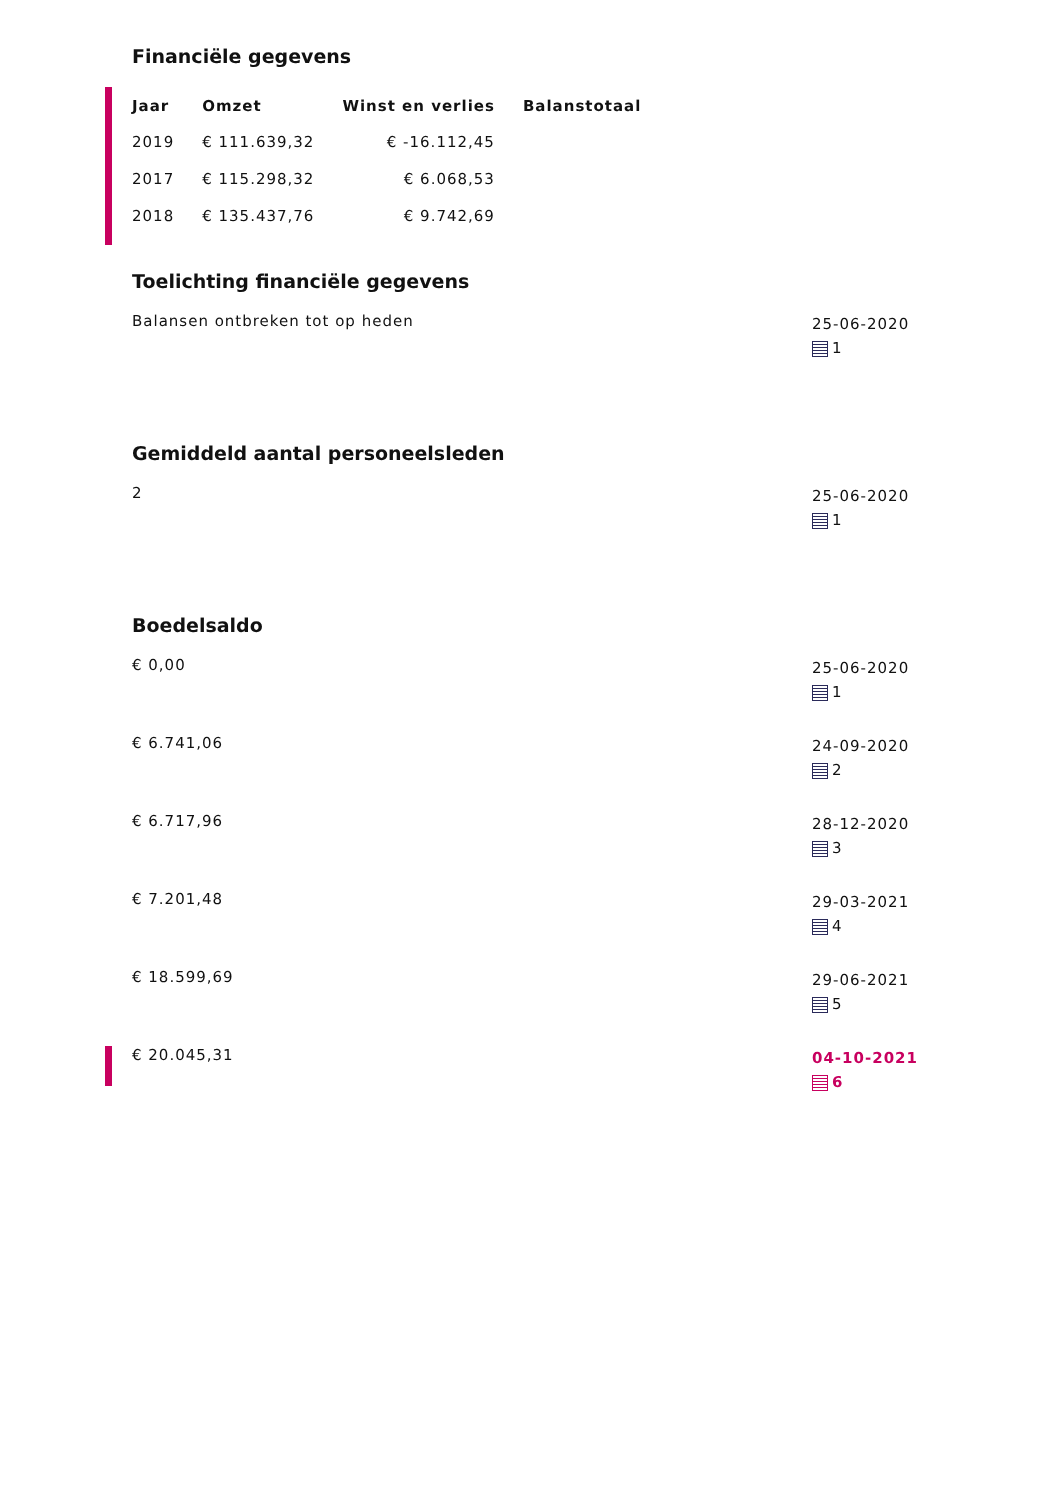Financiële gegevens
| Jaar | Omzet | Winst en verlies | Balanstotaal |
| --- | --- | --- | --- |
| 2019 | € 111.639,32 | € -16.112,45 | |
| 2017 | € 115.298,32 | € 6.068,53 | |
| 2018 | € 135.437,76 | € 9.742,69 | |
Toelichting financiële gegevens
Balansen ontbreken tot op heden
25-06-2020
1
Gemiddeld aantal personeelsleden
2
25-06-2020
1
Boedelsaldo
€ 0,00
25-06-2020
1
€ 6.741,06
24-09-2020
2
€ 6.717,96
28-12-2020
3
€ 7.201,48
29-03-2021
4
€ 18.599,69
29-06-2021
5
€ 20.045,31
04-10-2021
6